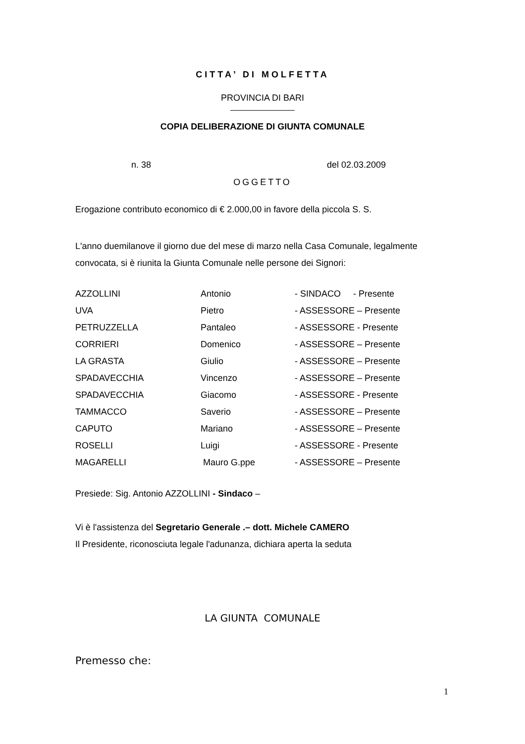CITTA’ DI MOLFETTA
PROVINCIA DI BARI
COPIA DELIBERAZIONE DI GIUNTA COMUNALE
n. 38 del 02.03.2009
OGGETTO
Erogazione contributo economico di € 2.000,00 in favore della piccola S. S.
L'anno duemilanove il giorno due del mese di marzo nella Casa Comunale, legalmente convocata, si è riunita la Giunta Comunale nelle persone dei Signori:
| AZZOLLINI | Antonio | - SINDACO - Presente |
| UVA | Pietro | - ASSESSORE – Presente |
| PETRUZZELLA | Pantaleo | - ASSESSORE - Presente |
| CORRIERI | Domenico | - ASSESSORE – Presente |
| LA GRASTA | Giulio | - ASSESSORE – Presente |
| SPADAVECCHIA | Vincenzo | - ASSESSORE – Presente |
| SPADAVECCHIA | Giacomo | - ASSESSORE - Presente |
| TAMMACCO | Saverio | - ASSESSORE – Presente |
| CAPUTO | Mariano | - ASSESSORE – Presente |
| ROSELLI | Luigi | - ASSESSORE - Presente |
| MAGARELLI | Mauro G.ppe | - ASSESSORE – Presente |
Presiede: Sig. Antonio AZZOLLINI - Sindaco –
Vi è l'assistenza del Segretario Generale .– dott. Michele CAMERO
Il Presidente, riconosciuta legale l'adunanza, dichiara aperta la seduta
LA GIUNTA COMUNALE
Premesso che:
1